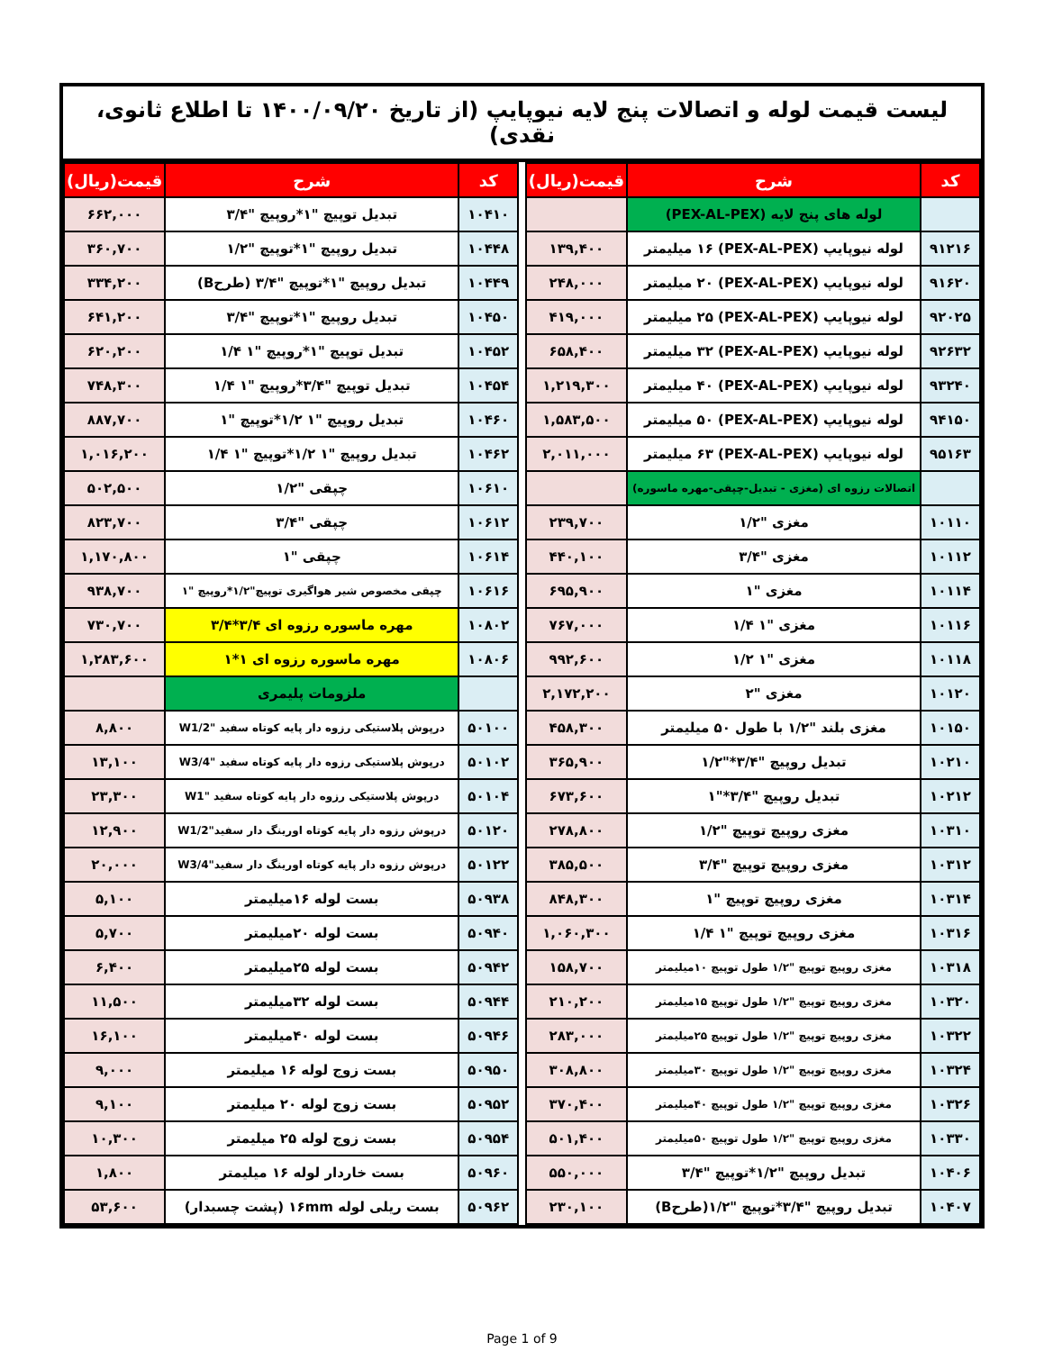لیست قیمت لوله و اتصالات پنج لایه نیوپایپ (از تاریخ ۱۴۰۰/۰۹/۲۰ تا اطلاع ثانوی، نقدی)
| کد | شرح | قیمت(ریال) |
| --- | --- | --- |
| | لوله های پنج لایه (PEX-AL-PEX) | |
| ۹۱۲۱۶ | لوله نیوپایپ (PEX-AL-PEX) ۱۶ میلیمتر | ۱۳۹,۴۰۰ |
| ۹۱۶۲۰ | لوله نیوپایپ (PEX-AL-PEX) ۲۰ میلیمتر | ۲۴۸,۰۰۰ |
| ۹۲۰۲۵ | لوله نیوپایپ (PEX-AL-PEX) ۲۵ میلیمتر | ۴۱۹,۰۰۰ |
| ۹۲۶۳۲ | لوله نیوپایپ (PEX-AL-PEX) ۳۲ میلیمتر | ۶۵۸,۴۰۰ |
| ۹۳۲۴۰ | لوله نیوپایپ (PEX-AL-PEX) ۴۰ میلیمتر | ۱,۲۱۹,۳۰۰ |
| ۹۴۱۵۰ | لوله نیوپایپ (PEX-AL-PEX) ۵۰ میلیمتر | ۱,۵۸۳,۵۰۰ |
| ۹۵۱۶۳ | لوله نیوپایپ (PEX-AL-PEX) ۶۳ میلیمتر | ۲,۰۱۱,۰۰۰ |
| | اتصالات رزوه ای (مغزی - تبدیل-چپقی-مهره ماسوره) | |
| ۱۰۱۱۰ | مغزی "۱/۲ | ۲۳۹,۷۰۰ |
| ۱۰۱۱۲ | مغزی "۳/۴ | ۴۴۰,۱۰۰ |
| ۱۰۱۱۴ | مغزی "۱ | ۶۹۵,۹۰۰ |
| ۱۰۱۱۶ | مغزی "۱ ۱/۴ | ۷۶۷,۰۰۰ |
| ۱۰۱۱۸ | مغزی "۱ ۱/۲ | ۹۹۲,۶۰۰ |
| ۱۰۱۲۰ | مغزی "۲ | ۲,۱۷۲,۲۰۰ |
| ۱۰۱۵۰ | مغزی بلند "۱/۲ با طول ۵۰ میلیمتر | ۴۵۸,۳۰۰ |
| ۱۰۲۱۰ | تبدیل روپیچ "۳/۴*"۱/۲ | ۳۶۵,۹۰۰ |
| ۱۰۲۱۲ | تبدیل روپیچ "۳/۴*"۱ | ۶۷۳,۶۰۰ |
| ۱۰۳۱۰ | مغزی روپیچ توپیچ "۱/۲ | ۲۷۸,۸۰۰ |
| ۱۰۳۱۲ | مغزی روپیچ توپیچ "۳/۴ | ۳۸۵,۵۰۰ |
| ۱۰۳۱۴ | مغزی روپیچ توپیچ "۱ | ۸۴۸,۳۰۰ |
| ۱۰۳۱۶ | مغزی روپیچ توپیچ "۱ ۱/۴ | ۱,۰۶۰,۳۰۰ |
| ۱۰۳۱۸ | مغزی روپیچ توپیچ "۱/۲ طول توپیچ ۱۰میلیمتر | ۱۵۸,۷۰۰ |
| ۱۰۳۲۰ | مغزی روپیچ توپیچ "۱/۲ طول توپیچ ۱۵میلیمتر | ۲۱۰,۲۰۰ |
| ۱۰۳۲۲ | مغزی روپیچ توپیچ "۱/۲ طول توپیچ ۲۵میلیمتر | ۲۸۳,۰۰۰ |
| ۱۰۳۲۴ | مغزی روپیچ توپیچ "۱/۲ طول توپیچ ۳۰میلیمتر | ۳۰۸,۸۰۰ |
| ۱۰۳۲۶ | مغزی روپیچ توپیچ "۱/۲ طول توپیچ ۴۰میلیمتر | ۳۷۰,۴۰۰ |
| ۱۰۳۳۰ | مغزی روپیچ توپیچ "۱/۲ طول توپیچ ۵۰میلیمتر | ۵۰۱,۴۰۰ |
| ۱۰۴۰۶ | تبدیل روپیچ "۱/۲*توپیچ "۳/۴ | ۵۵۰,۰۰۰ |
| ۱۰۴۰۷ | تبدیل روپیچ "۳/۴*توپیچ "۱/۲(طرحB) | ۲۳۰,۱۰۰ |
| کد | شرح | قیمت(ریال) |
| --- | --- | --- |
| ۱۰۴۱۰ | تبدیل توپیچ "۱*روپیچ "۳/۴ | ۶۶۲,۰۰۰ |
| ۱۰۴۴۸ | تبدیل روپیچ "۱*توپیچ "۱/۲ | ۳۶۰,۷۰۰ |
| ۱۰۴۴۹ | تبدیل روپیچ "۱*توپیچ "۳/۴ (طرحB) | ۳۳۴,۲۰۰ |
| ۱۰۴۵۰ | تبدیل روپیچ "۱*توپیچ "۳/۴ | ۶۴۱,۲۰۰ |
| ۱۰۴۵۲ | تبدیل توپیچ "۱*روپیچ "۱ ۱/۴ | ۶۲۰,۲۰۰ |
| ۱۰۴۵۴ | تبدیل توپیچ "۳/۴*روپیچ "۱ ۱/۴ | ۷۴۸,۳۰۰ |
| ۱۰۴۶۰ | تبدیل روپیچ "۱ ۱/۲*توپیچ "۱ | ۸۸۷,۷۰۰ |
| ۱۰۴۶۲ | تبدیل روپیچ "۱ ۱/۲*توپیچ "۱ ۱/۴ | ۱,۰۱۶,۲۰۰ |
| ۱۰۶۱۰ | چپقی "۱/۲ | ۵۰۲,۵۰۰ |
| ۱۰۶۱۲ | چپقی "۳/۴ | ۸۲۳,۷۰۰ |
| ۱۰۶۱۴ | چپقی "۱ | ۱,۱۷۰,۸۰۰ |
| ۱۰۶۱۶ | چپقی مخصوص شیر هواگیری توپیچ"۱/۲*روپیچ "۱ | ۹۳۸,۷۰۰ |
| ۱۰۸۰۲ | مهره ماسوره رزوه ای ۳/۴*۳/۴ | ۷۳۰,۷۰۰ |
| ۱۰۸۰۶ | مهره ماسوره رزوه ای ۱*۱ | ۱,۲۸۳,۶۰۰ |
| | ملزومات پلیمری | |
| ۵۰۱۰۰ | درپوش پلاستیکی رزوه دار پایه کوتاه سفید "W1/2 | ۸,۸۰۰ |
| ۵۰۱۰۲ | درپوش پلاستیکی رزوه دار پایه کوتاه سفید "W3/4 | ۱۳,۱۰۰ |
| ۵۰۱۰۴ | درپوش پلاستیکی رزوه دار پایه کوتاه سفید "W1 | ۲۳,۳۰۰ |
| ۵۰۱۲۰ | درپوش رزوه دار پایه کوتاه اورینگ دار سفید"W1/2 | ۱۲,۹۰۰ |
| ۵۰۱۲۲ | درپوش رزوه دار پایه کوتاه اورینگ دار سفید"W3/4 | ۲۰,۰۰۰ |
| ۵۰۹۳۸ | بست لوله ۱۶میلیمتر | ۵,۱۰۰ |
| ۵۰۹۴۰ | بست لوله ۲۰میلیمتر | ۵,۷۰۰ |
| ۵۰۹۴۲ | بست لوله ۲۵میلیمتر | ۶,۴۰۰ |
| ۵۰۹۴۴ | بست لوله ۳۲میلیمتر | ۱۱,۵۰۰ |
| ۵۰۹۴۶ | بست لوله ۴۰میلیمتر | ۱۶,۱۰۰ |
| ۵۰۹۵۰ | بست زوج لوله ۱۶ میلیمتر | ۹,۰۰۰ |
| ۵۰۹۵۲ | بست زوج لوله ۲۰ میلیمتر | ۹,۱۰۰ |
| ۵۰۹۵۴ | بست زوج لوله ۲۵ میلیمتر | ۱۰,۳۰۰ |
| ۵۰۹۶۰ | بست خاردار لوله ۱۶ میلیمتر | ۱,۸۰۰ |
| ۵۰۹۶۲ | بست ریلی لوله ۱۶mm (پشت چسبدار) | ۵۳,۶۰۰ |
Page 1 of 9